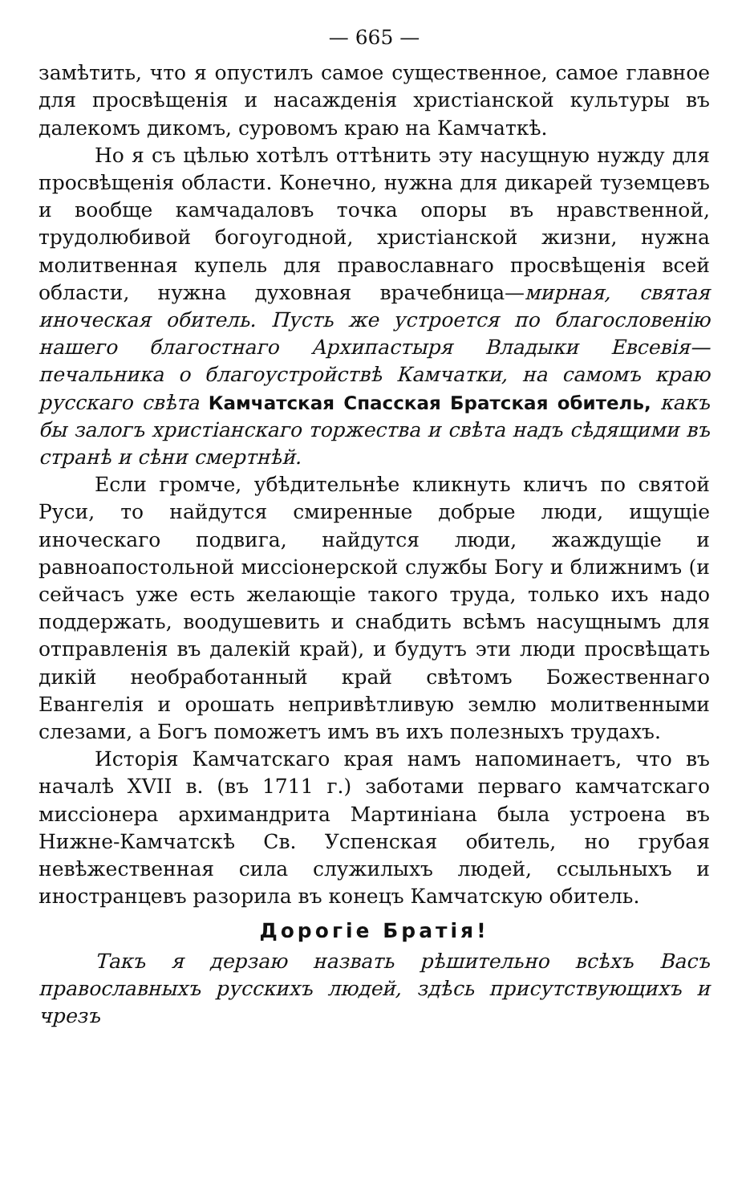— 665 —
замѣтить, что я опустилъ самое существенное, самое главное для просвѣщенія и насажденія христіанской культуры въ далекомъ дикомъ, суровомъ краю на Камчаткѣ.
Но я съ цѣлью хотѣлъ оттѣнить эту насущную нужду для просвѣщенія области. Конечно, нужна для дикарей туземцевъ и вообще камчадаловъ точка опоры въ нравственной, трудолюбивой богоугодной, христіанской жизни, нужна молитвенная купель для православнаго просвѣщенія всей области, нужна духовная врачебница—мирная, святая иноческая обитель. Пусть же устроется по благословенію нашего благостнаго Архипастыря Владыки Евсевія—печальника о благоустройствѣ Камчатки, на самомъ краю русскаго свѣта Камчатская Спасская Братская обитель, какъ бы залогъ христіанскаго торжества и свѣта надъ сѣдящими въ странѣ и сѣни смертнѣй.
Если громче, убѣдительнѣе кликнуть кличъ по святой Руси, то найдутся смиренные добрые люди, ищущіе иноческаго подвига, найдутся люди, жаждущіе и равноапостольной миссіонерской службы Богу и ближнимъ (и сейчасъ уже есть желающіе такого труда, только ихъ надо поддержать, воодушевить и снабдить всѣмъ насущнымъ для отправленія въ далекій край), и будутъ эти люди просвѣщать дикій необработанный край свѣтомъ Божественнаго Евангелія и орошать непривѣтливую землю молитвенными слезами, а Богъ поможетъ имъ въ ихъ полезныхъ трудахъ.
Исторія Камчатскаго края намъ напоминаетъ, что въ началѣ XVII в. (въ 1711 г.) заботами перваго камчатскаго миссіонера архимандрита Мартиніана была устроена въ Нижне-Камчатскѣ Св. Успенская обитель, но грубая невѣжественная сила служилыхъ людей, ссыльныхъ и иностранцевъ разорила въ конецъ Камчатскую обитель.
Дорогіе Братія!
Такъ я дерзаю назвать рѣшительно всѣхъ Васъ православныхъ русскихъ людей, здѣсь присутствующихъ и чрезъ